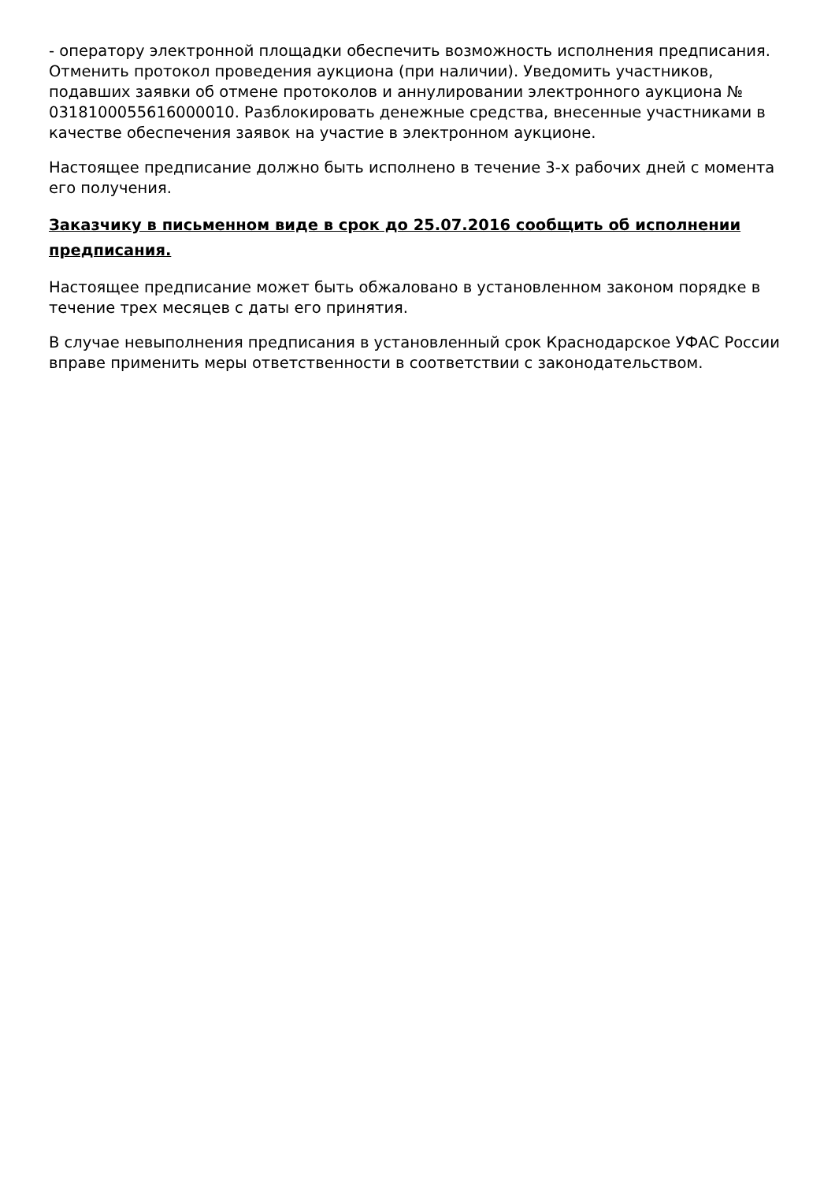- оператору электронной площадки обеспечить возможность исполнения предписания. Отменить протокол проведения аукциона (при наличии). Уведомить участников, подавших заявки об отмене протоколов и аннулировании электронного аукциона № 0318100055616000010. Разблокировать денежные средства, внесенные участниками в качестве обеспечения заявок на участие в электронном аукционе.
Настоящее предписание должно быть исполнено в течение 3-х рабочих дней с момента его получения.
Заказчику в письменном виде в срок до 25.07.2016 сообщить об исполнении предписания.
Настоящее предписание может быть обжаловано в установленном законом порядке в течение трех месяцев с даты его принятия.
В случае невыполнения предписания в установленный срок Краснодарское УФАС России вправе применить меры ответственности в соответствии с законодательством.